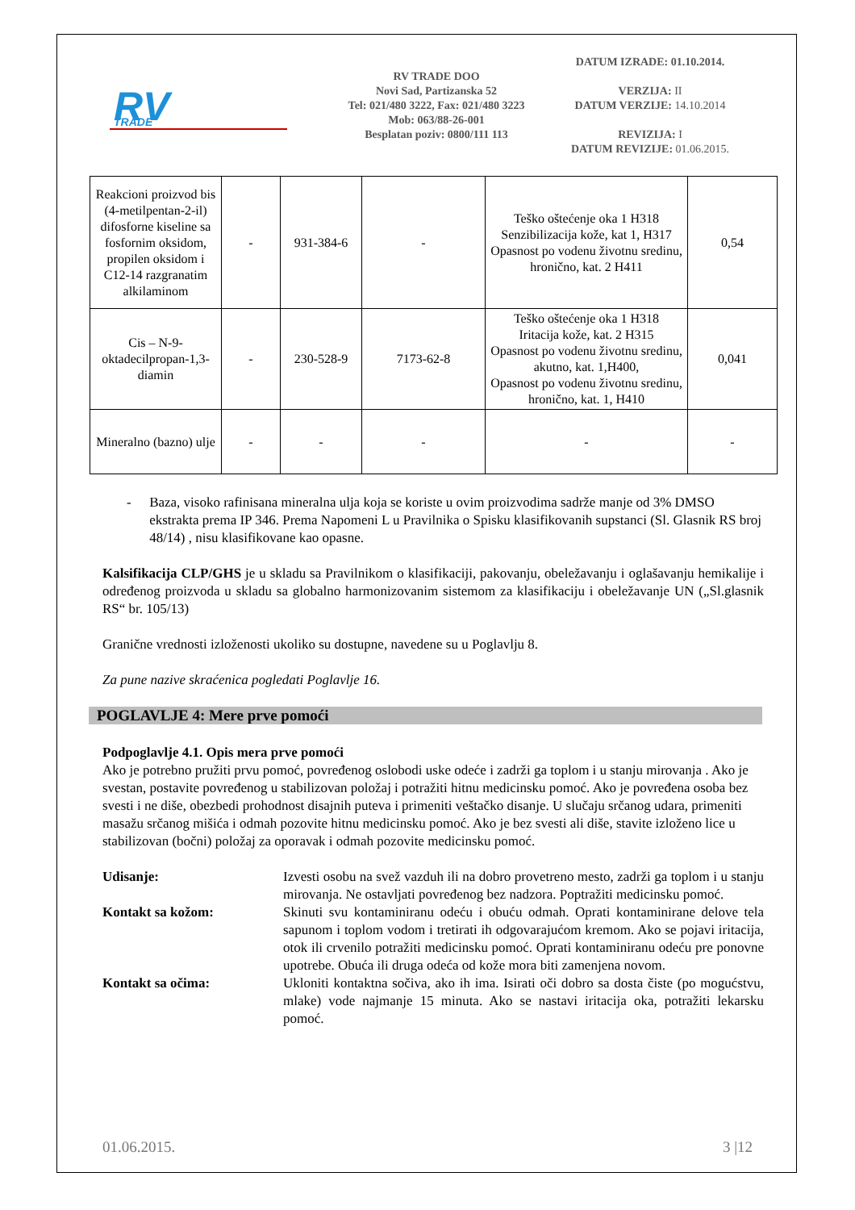RV
TRADE
RV TRADE DOO
Novi Sad, Partizanska 52
Tel: 021/480 3222, Fax: 021/480 3223
Mob: 063/88-26-001
Besplatan poziv: 0800/111 113
DATUM IZRADE: 01.10.2014.
VERZIJA: II
DATUM VERZIJE: 14.10.2014
REVIZIJA: I
DATUM REVIZIJE: 01.06.2015.
| Reakcioni proizvod bis (4-metilpentan-2-il) difosforne kiseline sa fosfornim oksidom, propilen oksidom i C12-14 razgranatim alkilaminom | - | 931-384-6 | - | Teško oštećenje oka 1 H318 Senzibilizacija kože, kat 1, H317 Opasnost po vodenu životnu sredinu, hronično, kat. 2 H411 | 0,54 |
| Cis – N-9-oktadecilpropan-1,3-diamin | - | 230-528-9 | 7173-62-8 | Teško oštećenje oka 1 H318 Iritacija kože, kat. 2 H315 Opasnost po vodenu životnu sredinu, akutno, kat. 1,H400, Opasnost po vodenu životnu sredinu, hronično, kat. 1, H410 | 0,041 |
| Mineralno (bazno) ulje | - | - | - | - | - |
- Baza, visoko rafinisana mineralna ulja koja se koriste u ovim proizvodima sadrže manje od 3% DMSO ekstrakta prema IP 346. Prema Napomeni L u Pravilnika o Spisku klasifikovanih supstanci (Sl. Glasnik RS broj 48/14) , nisu klasifikovane kao opasne.
Kalsifikacija CLP/GHS je u skladu sa Pravilnikom o klasifikaciji, pakovanju, obeležavanju i oglašavanju hemikalije i određenog proizvoda u skladu sa globalno harmonizovanim sistemom za klasifikaciju i obeležavanje UN („Sl.glasnik RS“ br. 105/13)
Granične vrednosti izloženosti ukoliko su dostupne, navedene su u Poglavlju 8.
Za pune nazive skraćenica pogledati Poglavlje 16.
POGLAVLJE 4: Mere prve pomoći
Podpoglavlje 4.1. Opis mera prve pomoći
Ako je potrebno pružiti prvu pomoć, povređenog oslobodi uske odeće i zadrži ga toplom i u stanju mirovanja . Ako je svestan, postavite povređenog u stabilizovan položaj i potražiti hitnu medicinsku pomoć. Ako je povređena osoba bez svesti i ne diše, obezbedi prohodnost disajnih puteva i primeniti veštačko disanje. U slučaju srčanog udara, primeniti masažu srčanog mišića i odmah pozovite hitnu medicinsku pomoć. Ako je bez svesti ali diše, stavite izloženo lice u stabilizovan (bočni) položaj za oporavak i odmah pozovite medicinsku pomoć.
Udisanje: Izvesti osobu na svež vazduh ili na dobro provetreno mesto, zadrži ga toplom i u stanju mirovanja. Ne ostavljati povređenog bez nadzora. Poptražiti medicinsku pomoć.
Kontakt sa kožom: Skinuti svu kontaminiranu odeću i obuću odmah. Oprati kontaminirane delove tela sapunom i toplom vodom i tretirati ih odgovarajućom kremom. Ako se pojavi iritacija, otok ili crvenilo potražiti medicinsku pomoć. Oprati kontaminiranu odeću pre ponovne upotrebe. Obuća ili druga odeća od kože mora biti zamenjena novom.
Kontakt sa očima: Ukloniti kontaktna sočiva, ako ih ima. Isirati oči dobro sa dosta čiste (po mogućstvu, mlake) vode najmanje 15 minuta. Ako se nastavi iritacija oka, potražiti lekarsku pomoć.
01.06.2015. 3 |12